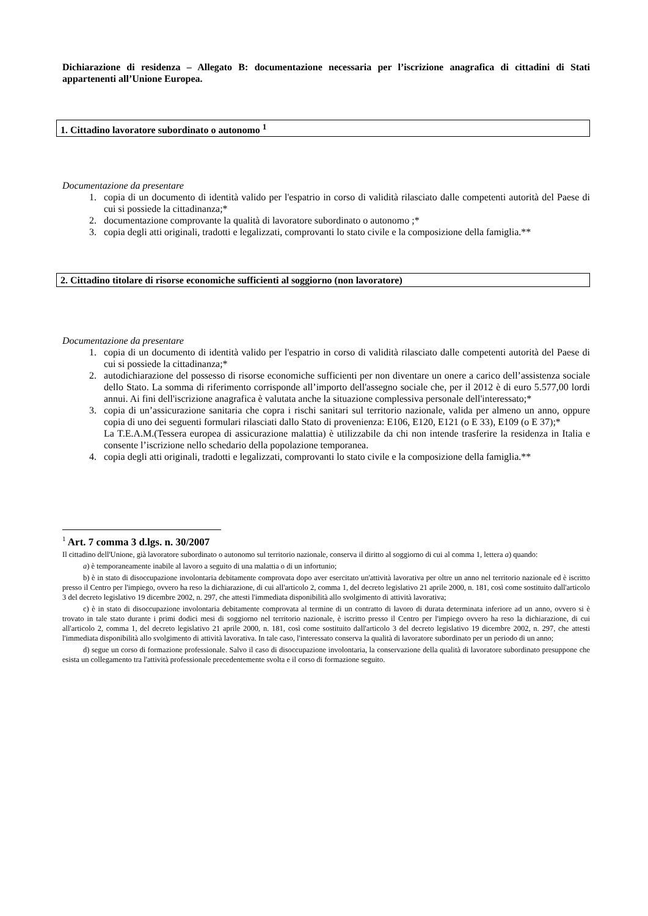Dichiarazione di residenza – Allegato B: documentazione necessaria per l’iscrizione anagrafica di cittadini di Stati appartenenti all’Unione Europea.
1. Cittadino lavoratore subordinato o autonomo <sup>1</sup>
Documentazione da presentare
1. copia di un documento di identità valido per l'espatrio in corso di validità rilasciato dalle competenti autorità del Paese di cui si possiede la cittadinanza;*
2. documentazione comprovante la qualità di lavoratore subordinato o autonomo ;*
3. copia degli atti originali, tradotti e legalizzati, comprovanti lo stato civile e la composizione della famiglia.**
2. Cittadino titolare di risorse economiche sufficienti al soggiorno (non lavoratore)
Documentazione da presentare
1. copia di un documento di identità valido per l'espatrio in corso di validità rilasciato dalle competenti autorità del Paese di cui si possiede la cittadinanza;*
2. autodichiarazione del possesso di risorse economiche sufficienti per non diventare un onere a carico dell’assistenza sociale dello Stato. La somma di riferimento corrisponde all’importo dell'assegno sociale che, per il 2012 è di euro 5.577,00 lordi annui. Ai fini dell'iscrizione anagrafica è valutata anche la situazione complessiva personale dell'interessato;*
3. copia di un’assicurazione sanitaria che copra i rischi sanitari sul territorio nazionale, valida per almeno un anno, oppure copia di uno dei seguenti formulari rilasciati dallo Stato di provenienza: E106, E120, E121 (o E 33), E109 (o E 37);*
La T.E.A.M.(Tessera europea di assicurazione malattia) è utilizzabile da chi non intende trasferire la residenza in Italia e consente l’iscrizione nello schedario della popolazione temporanea.
4. copia degli atti originali, tradotti e legalizzati, comprovanti lo stato civile e la composizione della famiglia.**
<sup>1</sup> Art. 7 comma 3 d.lgs. n. 30/2007
Il cittadino dell'Unione, già lavoratore subordinato o autonomo sul territorio nazionale, conserva il diritto al soggiorno di cui al comma 1, lettera a) quando:
a) è temporaneamente inabile al lavoro a seguito di una malattia o di un infortunio;
b) è in stato di disoccupazione involontaria debitamente comprovata dopo aver esercitato un'attività lavorativa per oltre un anno nel territorio nazionale ed è iscritto presso il Centro per l'impiego, ovvero ha reso la dichiarazione, di cui all'articolo 2, comma 1, del decreto legislativo 21 aprile 2000, n. 181, così come sostituito dall'articolo 3 del decreto legislativo 19 dicembre 2002, n. 297, che attesti l'immediata disponibilità allo svolgimento di attività lavorativa;
c) è in stato di disoccupazione involontaria debitamente comprovata al termine di un contratto di lavoro di durata determinata inferiore ad un anno, ovvero si è trovato in tale stato durante i primi dodici mesi di soggiorno nel territorio nazionale, è iscritto presso il Centro per l'impiego ovvero ha reso la dichiarazione, di cui all'articolo 2, comma 1, del decreto legislativo 21 aprile 2000, n. 181, così come sostituito dall'articolo 3 del decreto legislativo 19 dicembre 2002, n. 297, che attesti l'immediata disponibilità allo svolgimento di attività lavorativa. In tale caso, l'interessato conserva la qualità di lavoratore subordinato per un periodo di un anno;
d) segue un corso di formazione professionale. Salvo il caso di disoccupazione involontaria, la conservazione della qualità di lavoratore subordinato presuppone che esista un collegamento tra l'attività professionale precedentemente svolta e il corso di formazione seguito.